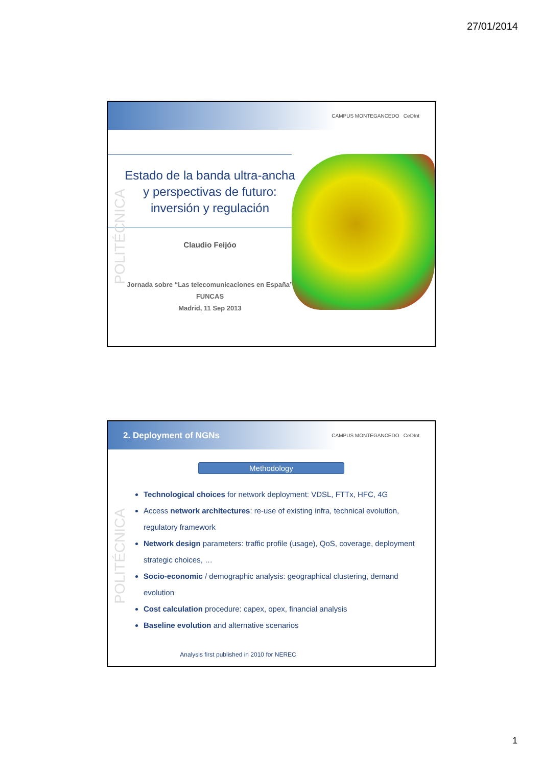27/01/2014
CAMPUS MONTEGANCEDO CeDInt
POLITÉCNICA
Estado de la banda ultra-ancha
y perspectivas de futuro:
inversión y regulación
Claudio Feijóo
Jornada sobre “Las telecomunicaciones en España”
FUNCAS
Madrid, 11 Sep 2013
2. Deployment of NGNs CAMPUS MONTEGANCEDO CeDInt
POLITÉCNICA
Methodology
Technological choices for network deployment: VDSL, FTTx, HFC, 4G
Access network architectures: re-use of existing infra, technical evolution, regulatory framework
Network design parameters: traffic profile (usage), QoS, coverage, deployment strategic choices, …
Socio-economic / demographic analysis: geographical clustering, demand evolution
Cost calculation procedure: capex, opex, financial analysis
Baseline evolution and alternative scenarios
Analysis first published in 2010 for NEREC
1